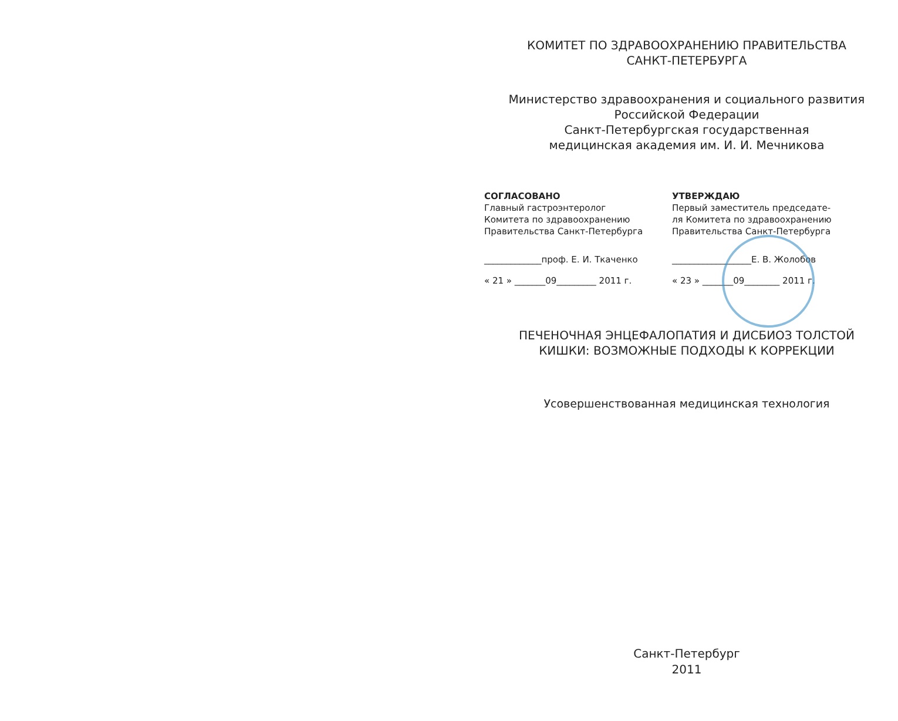КОМИТЕТ ПО ЗДРАВООХРАНЕНИЮ ПРАВИТЕЛЬСТВА
САНКТ-ПЕТЕРБУРГА
Министерство здравоохранения и социального развития
Российской Федерации
Санкт-Петербургская государственная
медицинская академия им. И. И. Мечникова
СОГЛАСОВАНО
Главный гастроэнтеролог
Комитета по здравоохранению
Правительства Санкт-Петербурга
_____________проф. Е. И. Ткаченко
« 21 » _______09_________ 2011 г.
УТВЕРЖДАЮ
Первый заместитель председате-
ля Комитета по здравоохранению
Правительства Санкт-Петербурга
__________________Е. В. Жолобов
« 23 » _______09________ 2011 г.
ПЕЧЕНОЧНАЯ ЭНЦЕФАЛОПАТИЯ И ДИСБИОЗ ТОЛСТОЙ
КИШКИ: ВОЗМОЖНЫЕ ПОДХОДЫ К КОРРЕКЦИИ
Усовершенствованная медицинская технология
Санкт-Петербург
2011